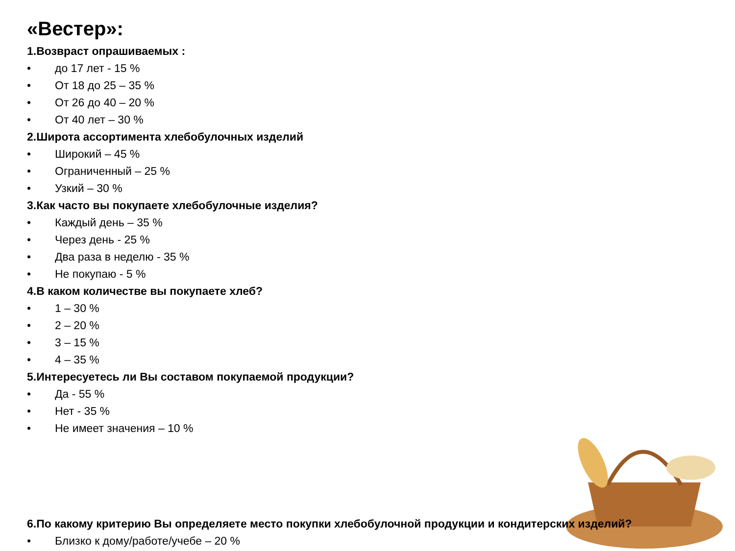«Вестер»:
1.Возвраст опрашиваемых :
• до 17 лет - 15 %
• От 18 до 25 – 35 %
• От 26 до 40 – 20 %
• От 40 лет – 30 %
2.Широта ассортимента хлебобулочных изделий
• Широкий – 45 %
• Ограниченный – 25 %
• Узкий – 30 %
3.Как часто вы покупаете хлебобулочные изделия?
• Каждый день – 35 %
• Через день - 25 %
• Два раза в неделю - 35 %
• Не покупаю - 5 %
4.В каком количестве вы покупаете хлеб?
• 1 – 30 %
• 2 – 20 %
• 3 – 15 %
• 4 – 35 %
5.Интересуетесь ли Вы составом покупаемой продукции?
• Да - 55 %
• Нет - 35 %
• Не имеет значения – 10 %
6.По какому критерию Вы определяете место покупки хлебобулочной продукции и кондитерских изделий?
• Близко к дому/работе/учебе – 20 %